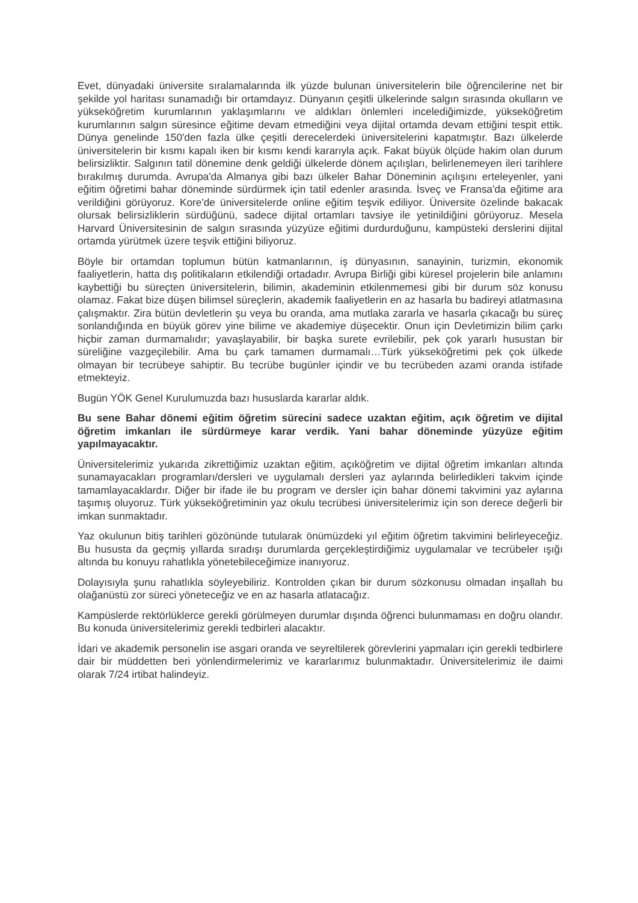Evet, dünyadaki üniversite sıralamalarında ilk yüzde bulunan üniversitelerin bile öğrencilerine net bir şekilde yol haritası sunamadığı bir ortamdayız. Dünyanın çeşitli ülkelerinde salgın sırasında okulların ve yükseköğretim kurumlarının yaklaşımlarını ve aldıkları önlemleri incelediğimizde, yükseköğretim kurumlarının salgın süresince eğitime devam etmediğini veya dijital ortamda devam ettiğini tespit ettik. Dünya genelinde 150'den fazla ülke çeşitli derecelerdeki üniversitelerini kapatmıştır. Bazı ülkelerde üniversitelerin bir kısmı kapalı iken bir kısmı kendi kararıyla açık. Fakat büyük ölçüde hakim olan durum belirsizliktir. Salgının tatil dönemine denk geldiği ülkelerde dönem açılışları, belirlenemeyen ileri tarihlere bırakılmış durumda. Avrupa'da Almanya gibi bazı ülkeler Bahar Döneminin açılışını erteleyenler, yani eğitim öğretimi bahar döneminde sürdürmek için tatil edenler arasında. İsveç ve Fransa'da eğitime ara verildiğini görüyoruz. Kore'de üniversitelerde online eğitim teşvik ediliyor. Üniversite özelinde bakacak olursak belirsizliklerin sürdüğünü, sadece dijital ortamları tavsiye ile yetinildiğini görüyoruz. Mesela Harvard Üniversitesinin de salgın sırasında yüzyüze eğitimi durdurduğunu, kampüsteki derslerini dijital ortamda yürütmek üzere teşvik ettiğini biliyoruz.
Böyle bir ortamdan toplumun bütün katmanlarının, iş dünyasının, sanayinin, turizmin, ekonomik faaliyetlerin, hatta dış politikaların etkilendiği ortadadır. Avrupa Birliği gibi küresel projelerin bile anlamını kaybettiği bu süreçten üniversitelerin, bilimin, akademinin etkilenmemesi gibi bir durum söz konusu olamaz. Fakat bize düşen bilimsel süreçlerin, akademik faaliyetlerin en az hasarla bu badireyi atlatmasına çalışmaktır. Zira bütün devletlerin şu veya bu oranda, ama mutlaka zararla ve hasarla çıkacağı bu süreç sonlandığında en büyük görev yine bilime ve akademiye düşecektir. Onun için Devletimizin bilim çarkı hiçbir zaman durmamalıdır; yavaşlayabilir, bir başka surete evrilebilir, pek çok yararlı husustan bir süreliğine vazgeçilebilir. Ama bu çark tamamen durmamalı…Türk yükseköğretimi pek çok ülkede olmayan bir tecrübeye sahiptir. Bu tecrübe bugünler içindir ve bu tecrübeden azami oranda istifade etmekteyiz.
Bugün YÖK Genel Kurulumuzda bazı hususlarda kararlar aldık.
Bu sene Bahar dönemi eğitim öğretim sürecini sadece uzaktan eğitim, açık öğretim ve dijital öğretim imkanları ile sürdürmeye karar verdik. Yani bahar döneminde yüzyüze eğitim yapılmayacaktır.
Üniversitelerimiz yukarıda zikrettiğimiz uzaktan eğitim, açıköğretim ve dijital öğretim imkanları altında sunamayacakları programları/dersleri ve uygulamalı dersleri yaz aylarında belirledikleri takvim içinde tamamlayacaklardır. Diğer bir ifade ile bu program ve dersler için bahar dönemi takvimini yaz aylarına taşımış oluyoruz. Türk yükseköğretiminin yaz okulu tecrübesi üniversitelerimiz için son derece değerli bir imkan sunmaktadır.
Yaz okulunun bitiş tarihleri gözönünde tutularak önümüzdeki yıl eğitim öğretim takvimini belirleyeceğiz. Bu hususta da geçmiş yıllarda sıradışı durumlarda gerçekleştirdiğimiz uygulamalar ve tecrübeler ışığı altında bu konuyu rahatlıkla yönetebileceğimize inanıyoruz.
Dolayısıyla şunu rahatlıkla söyleyebiliriz. Kontrolden çıkan bir durum sözkonusu olmadan inşallah bu olağanüstü zor süreci yöneteceğiz ve en az hasarla atlatacağız.
Kampüslerde rektörlüklerce gerekli görülmeyen durumlar dışında öğrenci bulunmaması en doğru olandır. Bu konuda üniversitelerimiz gerekli tedbirleri alacaktır.
İdari ve akademik personelin ise asgari oranda ve seyreltilerek görevlerini yapmaları için gerekli tedbirlere dair bir müddetten beri yönlendirmelerimiz ve kararlarımız bulunmaktadır. Üniversitelerimiz ile daimi olarak 7/24 irtibat halindeyiz.